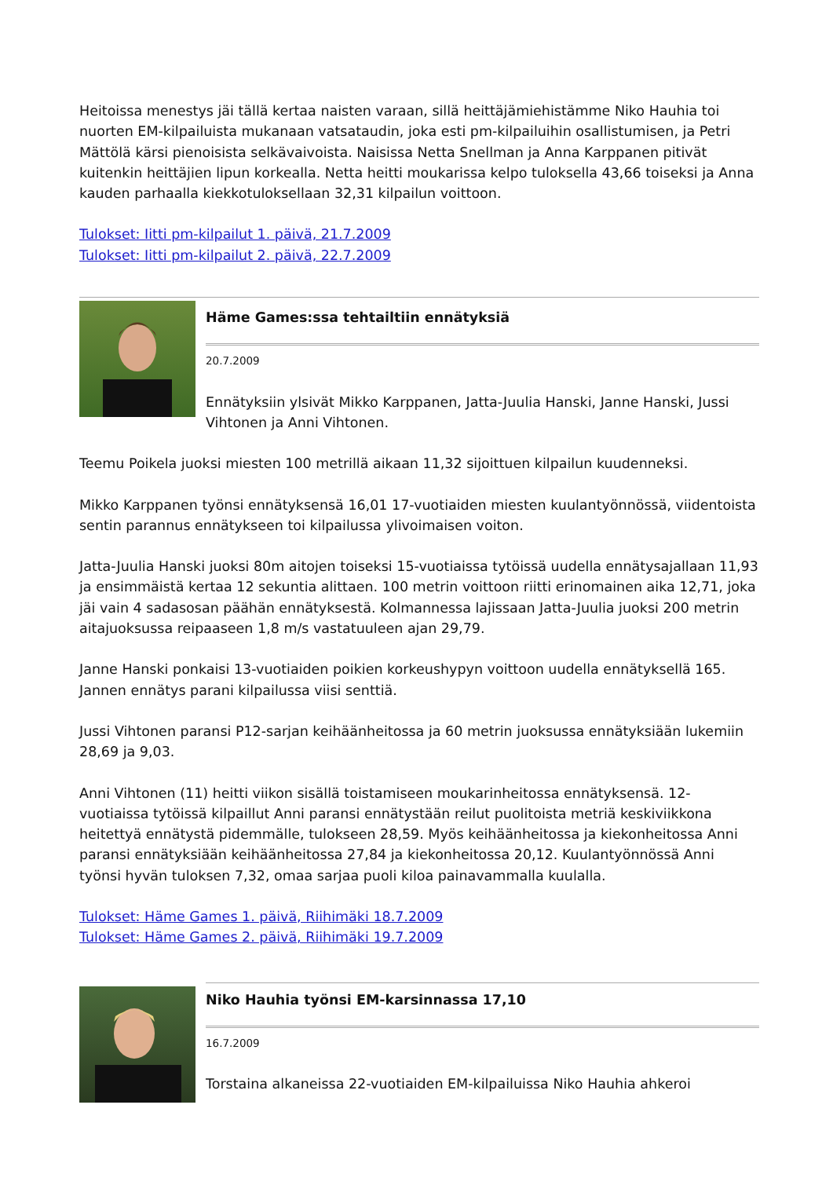Heitoissa menestys jäi tällä kertaa naisten varaan, sillä heittäjämiehistämme Niko Hauhia toi nuorten EM-kilpailuista mukanaan vatsataudin, joka esti pm-kilpailuihin osallistumisen, ja Petri Mättölä kärsi pienoisista selkävaivoista. Naisissa Netta Snellman ja Anna Karppanen pitivät kuitenkin heittäjien lipun korkealla. Netta heitti moukarissa kelpo tuloksella 43,66 toiseksi ja Anna kauden parhaalla kiekkotuloksellaan 32,31 kilpailun voittoon.
Tulokset: Iitti pm-kilpailut 1. päivä, 21.7.2009
Tulokset: Iitti pm-kilpailut 2. päivä, 22.7.2009
Häme Games:ssa tehtailtiin ennätyksiä
20.7.2009
Ennätyksiin ylsivät Mikko Karppanen, Jatta-Juulia Hanski, Janne Hanski, Jussi Vihtonen ja Anni Vihtonen.
Teemu Poikela juoksi miesten 100 metrillä aikaan 11,32 sijoittuen kilpailun kuudenneksi.
Mikko Karppanen työnsi ennätyksensä 16,01 17-vuotiaiden miesten kuulantyönnössä, viidentoista sentin parannus ennätykseen toi kilpailussa ylivoimaisen voiton.
Jatta-Juulia Hanski juoksi 80m aitojen toiseksi 15-vuotiaissa tytöissä uudella ennätysajallaan 11,93 ja ensimmäistä kertaa 12 sekuntia alittaen. 100 metrin voittoon riitti erinomainen aika 12,71, joka jäi vain 4 sadasosan päähän ennätyksestä. Kolmannessa lajissaan Jatta-Juulia juoksi 200 metrin aitajuoksussa reipaaseen 1,8 m/s vastatuuleen ajan 29,79.
Janne Hanski ponkaisi 13-vuotiaiden poikien korkeushypyn voittoon uudella ennätyksellä 165. Jannen ennätys parani kilpailussa viisi senttiä.
Jussi Vihtonen paransi P12-sarjan keihäänheitossa ja 60 metrin juoksussa ennätyksiään lukemiin 28,69 ja 9,03.
Anni Vihtonen (11) heitti viikon sisällä toistamiseen moukarinheitossa ennätyksensä. 12-vuotiaissa tytöissä kilpaillut Anni paransi ennätystään reilut puolitoista metriä keskiviikkona heitettyä ennätystä pidemmälle, tulokseen 28,59. Myös keihäänheitossa ja kiekonheitossa Anni paransi ennätyksiään keihäänheitossa 27,84 ja kiekonheitossa 20,12. Kuulantyönnössä Anni työnsi hyvän tuloksen 7,32, omaa sarjaa puoli kiloa painavammalla kuulalla.
Tulokset: Häme Games 1. päivä, Riihimäki 18.7.2009
Tulokset: Häme Games 2. päivä, Riihimäki 19.7.2009
Niko Hauhia työnsi EM-karsinnassa 17,10
16.7.2009
Torstaina alkaneissa 22-vuotiaiden EM-kilpailuissa Niko Hauhia ahkeroi